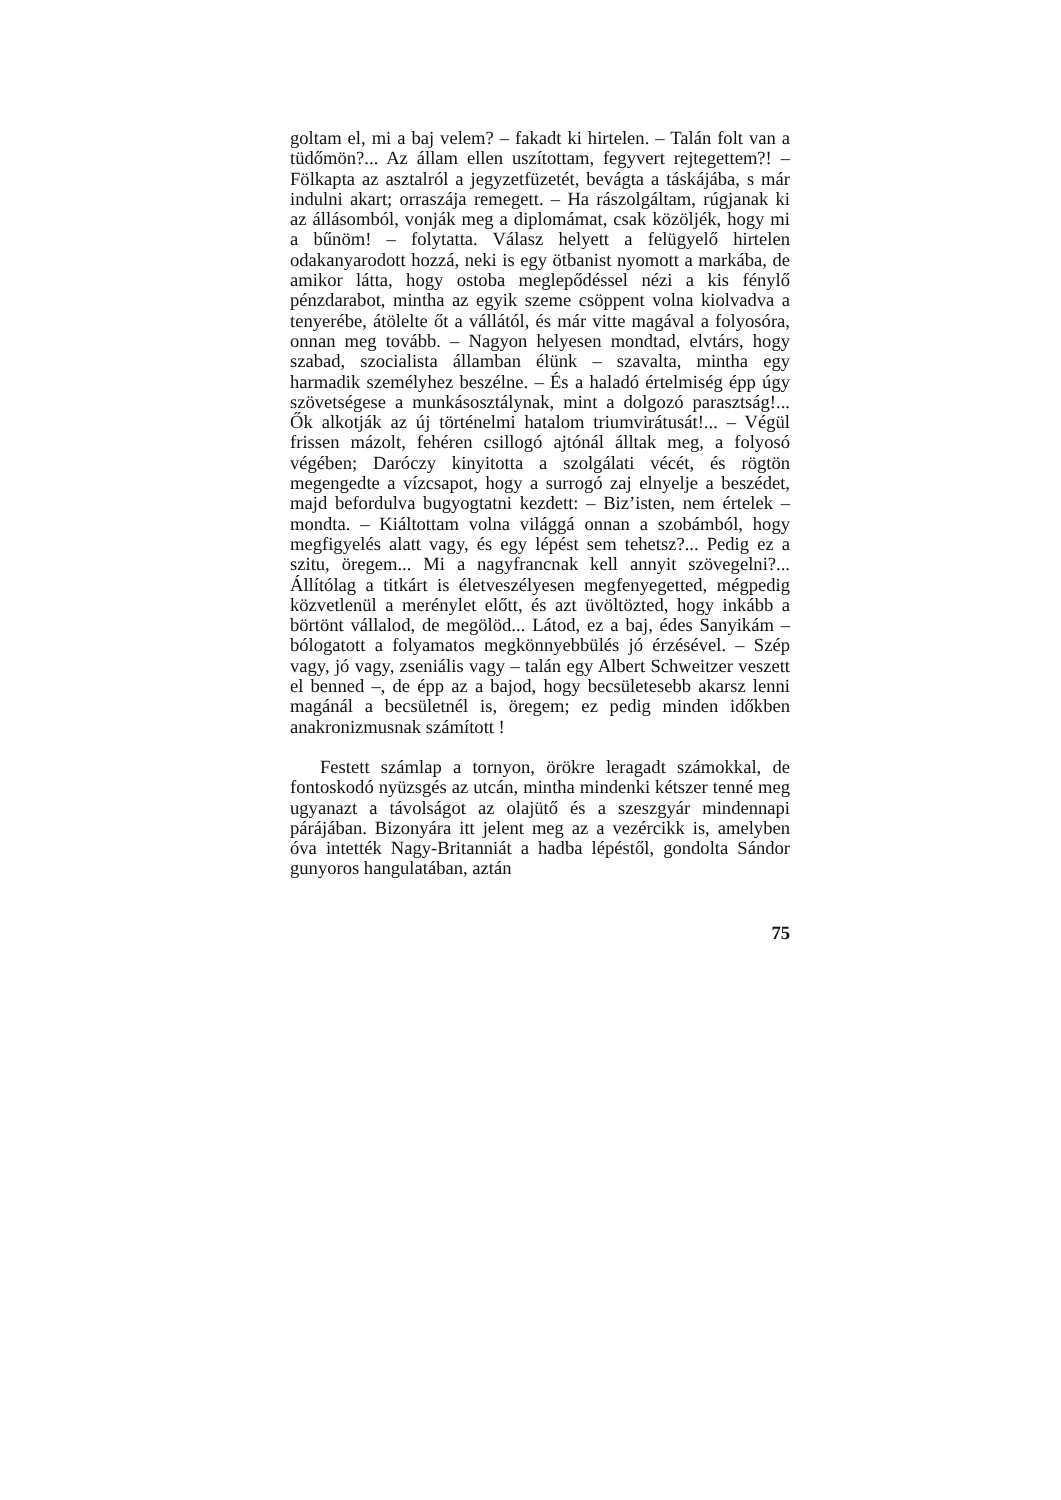goltam el, mi a baj velem? – fakadt ki hirtelen. – Talán folt van a tüdőmön?... Az állam ellen uszítottam, fegyvert rejtegettem?! – Fölkapta az asztalról a jegyzetfüzetét, bevágta a táskájába, s már indulni akart; orraszája remegett. – Ha rászolgáltam, rúgjanak ki az állásomból, vonják meg a diplomámat, csak közöljék, hogy mi a bűnöm! – folytatta. Válasz helyett a felügyelő hirtelen odakanyarodott hozzá, neki is egy ötbanist nyomott a markába, de amikor látta, hogy ostoba meglepődéssel nézi a kis fénylő pénzdarabot, mintha az egyik szeme csöppent volna kiolvadva a tenyerébe, átölelte őt a vállától, és már vitte magával a folyosóra, onnan meg tovább. – Nagyon helyesen mondtad, elvtárs, hogy szabad, szocialista államban élünk – szavalta, mintha egy harmadik személyhez beszélne. – És a haladó értelmiség épp úgy szövetségese a munkásosztálynak, mint a dolgozó parasztság!... Ők alkotják az új történelmi hatalom triumvirátusát!... – Végül frissen mázolt, fehéren csillogó ajtónál álltak meg, a folyosó végében; Daróczy kinyitotta a szolgálati vécét, és rögtön megengedte a vízcsapot, hogy a surrogó zaj elnyelje a beszédet, majd befordulva bugyogtatni kezdett: – Biz’isten, nem értelek – mondta. – Kiáltottam volna világgá onnan a szobámból, hogy megfigyelés alatt vagy, és egy lépést sem tehetsz?... Pedig ez a szitu, öregem... Mi a nagyfrancnak kell annyit szövegelni?... Állítólag a titkárt is életveszélyesen megfenyegetted, mégpedig közvetlenül a merénylet előtt, és azt üvöltözted, hogy inkább a börtönt vállalod, de megölöd... Látod, ez a baj, édes Sanyikám – bólogatott a folyamatos megkönnyebbülés jó érzésével. – Szép vagy, jó vagy, zseniális vagy – talán egy Albert Schweitzer veszett el benned –, de épp az a bajod, hogy becsületesebb akarsz lenni magánál a becsületnél is, öregem; ez pedig minden időkben anakronizmusnak számított !
Festett számlap a tornyon, örökre leragadt számokkal, de fontoskodó nyüzsgés az utcán, mintha mindenki kétszer tenné meg ugyanazt a távolságot az olajütő és a szeszgyár mindennapi párájában. Bizonyára itt jelent meg az a vezércikk is, amelyben óva intették Nagy-Britanniát a hadba lépéstől, gondolta Sándor gunyoros hangulatában, aztán
75